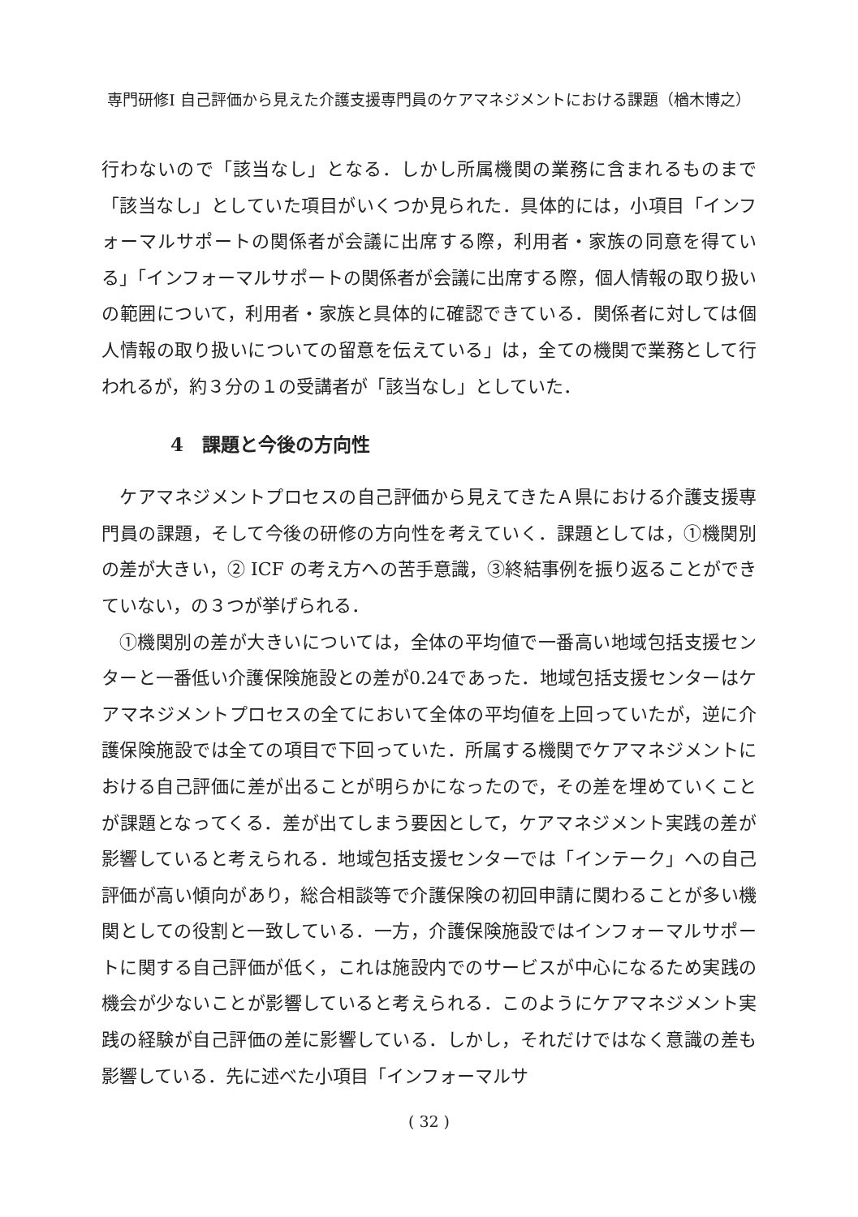専門研修Ⅰ 自己評価から見えた介護支援専門員のケアマネジメントにおける課題（楢木博之）
行わないので「該当なし」となる．しかし所属機関の業務に含まれるものまで「該当なし」としていた項目がいくつか見られた．具体的には，小項目「インフォーマルサポートの関係者が会議に出席する際，利用者・家族の同意を得ている」「インフォーマルサポートの関係者が会議に出席する際，個人情報の取り扱いの範囲について，利用者・家族と具体的に確認できている．関係者に対しては個人情報の取り扱いについての留意を伝えている」は，全ての機関で業務として行われるが，約３分の１の受講者が「該当なし」としていた．
4　課題と今後の方向性
ケアマネジメントプロセスの自己評価から見えてきたＡ県における介護支援専門員の課題，そして今後の研修の方向性を考えていく．課題としては，①機関別の差が大きい，② ICF の考え方への苦手意識，③終結事例を振り返ることができていない，の３つが挙げられる．
①機関別の差が大きいについては，全体の平均値で一番高い地域包括支援センターと一番低い介護保険施設との差が0.24であった．地域包括支援センターはケアマネジメントプロセスの全てにおいて全体の平均値を上回っていたが，逆に介護保険施設では全ての項目で下回っていた．所属する機関でケアマネジメントにおける自己評価に差が出ることが明らかになったので，その差を埋めていくことが課題となってくる．差が出てしまう要因として，ケアマネジメント実践の差が影響していると考えられる．地域包括支援センターでは「インテーク」への自己評価が高い傾向があり，総合相談等で介護保険の初回申請に関わることが多い機関としての役割と一致している．一方，介護保険施設ではインフォーマルサポートに関する自己評価が低く，これは施設内でのサービスが中心になるため実践の機会が少ないことが影響していると考えられる．このようにケアマネジメント実践の経験が自己評価の差に影響している．しかし，それだけではなく意識の差も影響している．先に述べた小項目「インフォーマルサ
( 32 )